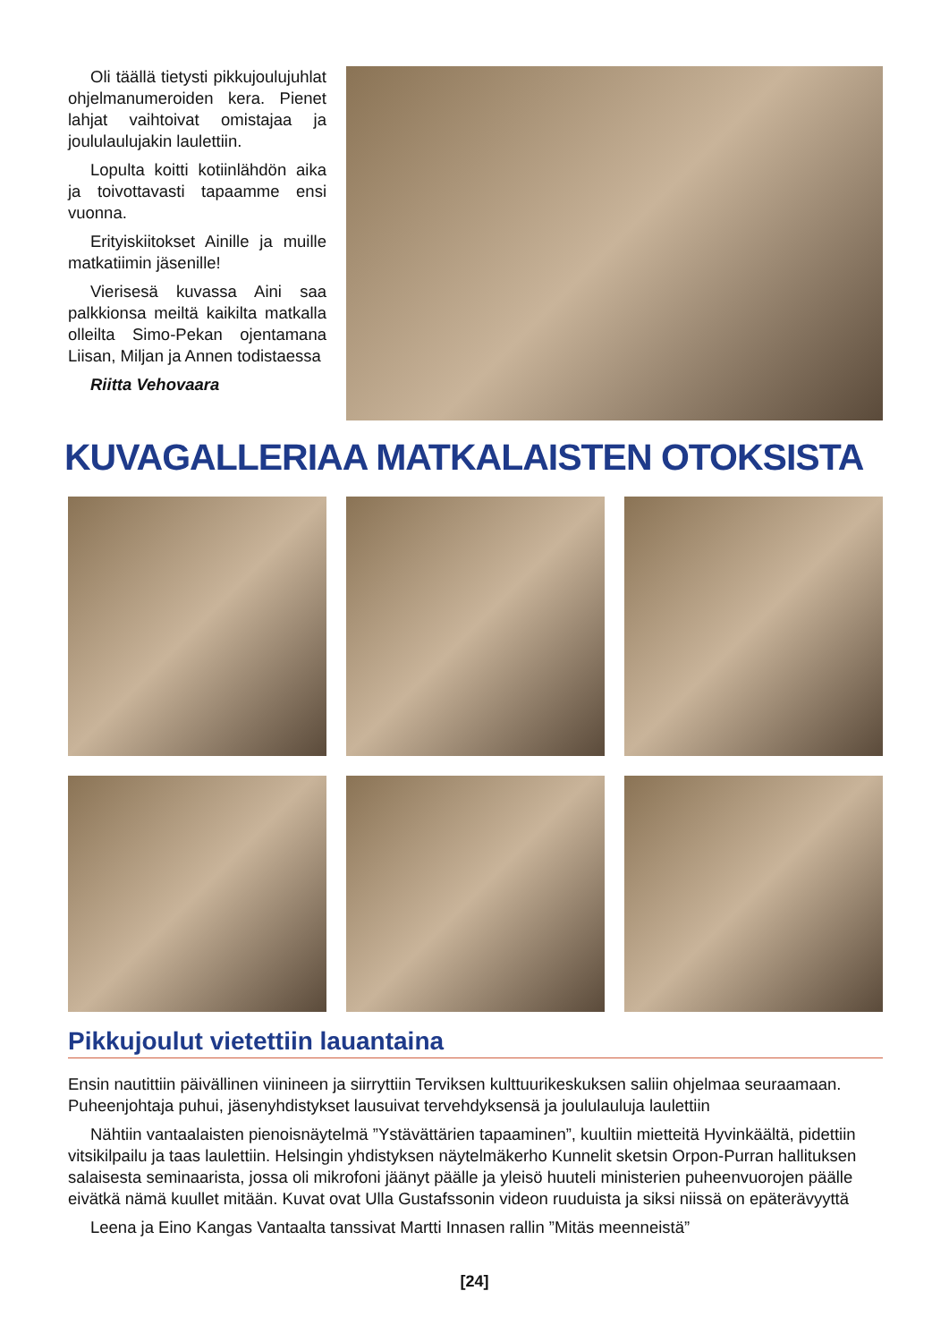Oli täällä tietysti pikkujoulujuhlat ohjelmanumeroiden kera. Pienet lahjat vaihtoivat omistajaa ja joululaulujakin laulettiin.
Lopulta koitti kotiinlähdön aika ja toivottavasti tapaamme ensi vuonna.
Erityiskiitokset Ainille ja muille matkatiimin jäsenille!
Vierisesä kuvassa Aini saa palkkionsa meiltä kaikilta matkalla olleilta Simo-Pekan ojentamana Liisan, Miljan ja Annen todistaessa
Riitta Vehovaara
KUVAGALLERIAA MATKALAISTEN OTOKSISTA
Pikkujoulut vietettiin lauantaina
Ensin nautittiin päivällinen viinineen ja siirryttiin Terviksen kulttuurikeskuksen saliin ohjelmaa seuraamaan. Puheenjohtaja puhui, jäsenyhdistykset lausuivat tervehdyksensä ja joululauluja laulettiin
Nähtiin vantaalaisten pienoisnäytelmä ”Ystävättärien tapaaminen”, kuultiin mietteitä Hyvinkäältä, pidettiin vitsikilpailu ja taas laulettiin. Helsingin yhdistyksen näytelmäkerho Kunnelit sketsin Orpon-Purran hallituksen salaisesta seminaarista, jossa oli mikrofoni jäänyt päälle ja yleisö huuteli ministerien puheenvuorojen päälle eivätkä nämä kuullet mitään. Kuvat ovat Ulla Gustafssonin videon ruuduista ja siksi niissä on epäterävyyttä
Leena ja Eino Kangas Vantaalta tanssivat Martti Innasen rallin ”Mitäs meenneistä”
[24]